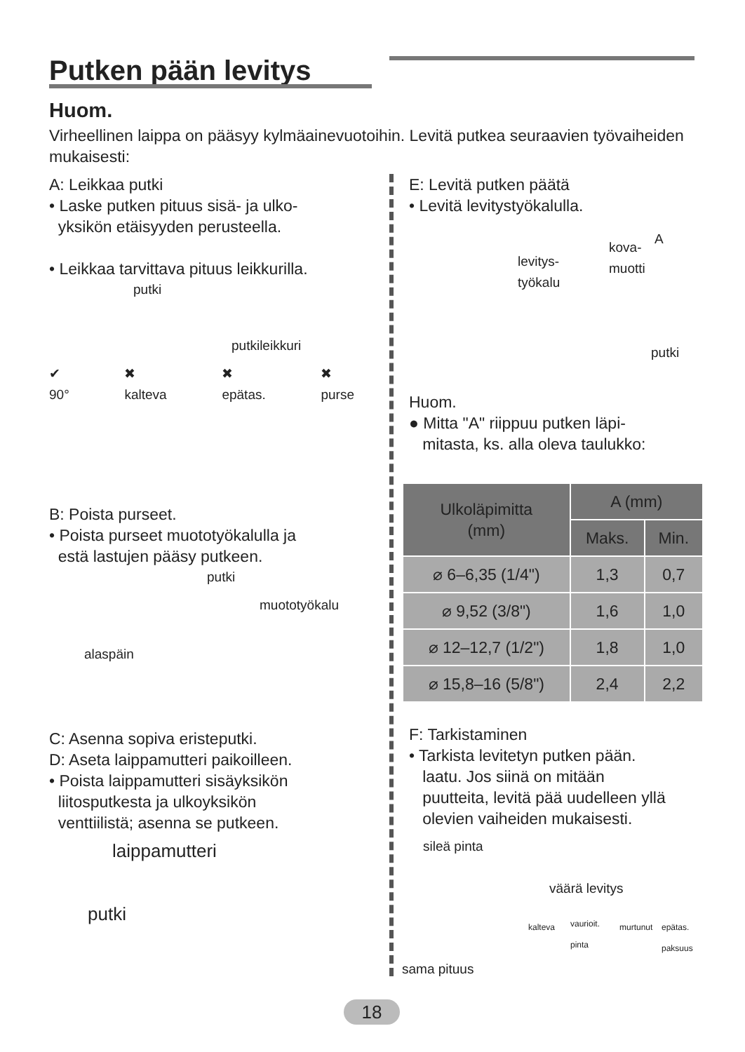Putken pään levitys
Huom.
Virheellinen laippa on pääsyy kylmäainevuotoihin. Levitä putkea seuraavien työvaiheiden mukaisesti:
A: Leikkaa putki
• Laske putken pituus sisä- ja ulko-
yksikön etäisyyden perusteella.
• Leikkaa tarvittava pituus leikkurilla.
putki
putkileikkuri
✔
90° ✖
kalteva ✖
epätas. ✖
purse
B: Poista purseet.
• Poista purseet muototyökalulla ja
estä lastujen pääsy putkeen.
putki
muototyökalu
alaspäin
C: Asenna sopiva eristeputki.
D: Aseta laippamutteri paikoilleen.
• Poista laippamutteri sisäyksikön
liitosputkesta ja ulkoyksikön
venttiilistä; asenna se putkeen.
laippamutteri
putki
E: Levitä putken päätä
• Levitä levitystyökalulla.
levitys-
työkalu
kova-
muotti
A
putki
Huom.
● Mitta "A" riippuu putken läpi-
mitasta, ks. alla oleva taulukko:
| Ulkoläpimitta (mm) | A (mm) | |
| --- | --- | --- |
| | Maks. | Min. |
| ⌀ 6–6,35 (1/4") | 1,3 | 0,7 |
| ⌀ 9,52 (3/8") | 1,6 | 1,0 |
| ⌀ 12–12,7 (1/2") | 1,8 | 1,0 |
| ⌀ 15,8–16 (5/8") | 2,4 | 2,2 |
F: Tarkistaminen
• Tarkista levitetyn putken pään.
laatu. Jos siinä on mitään
puutteita, levitä pää uudelleen yllä
olevien vaiheiden mukaisesti.
sileä pinta
väärä levitys
kalteva vaurioit.
pinta
murtunut epätas.
paksuus
sama pituus
18